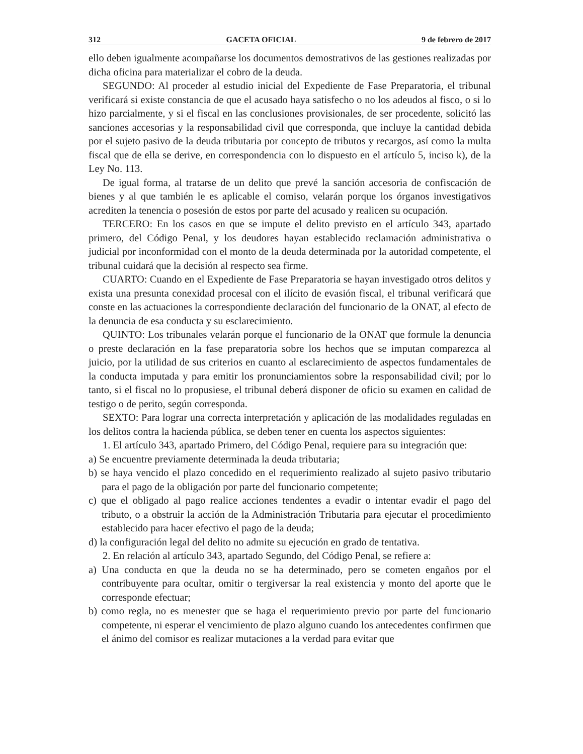312 GACETA OFICIAL 9 de febrero de 2017
ello deben igualmente acompañarse los documentos demostrativos de las gestiones realizadas por dicha oficina para materializar el cobro de la deuda.
SEGUNDO: Al proceder al estudio inicial del Expediente de Fase Preparatoria, el tribunal verificará si existe constancia de que el acusado haya satisfecho o no los adeudos al fisco, o si lo hizo parcialmente, y si el fiscal en las conclusiones provisionales, de ser procedente, solicitó las sanciones accesorias y la responsabilidad civil que corresponda, que incluye la cantidad debida por el sujeto pasivo de la deuda tributaria por concepto de tributos y recargos, así como la multa fiscal que de ella se derive, en correspondencia con lo dispuesto en el artículo 5, inciso k), de la Ley No. 113.
De igual forma, al tratarse de un delito que prevé la sanción accesoria de confiscación de bienes y al que también le es aplicable el comiso, velarán porque los órganos investigativos acrediten la tenencia o posesión de estos por parte del acusado y realicen su ocupación.
TERCERO: En los casos en que se impute el delito previsto en el artículo 343, apartado primero, del Código Penal, y los deudores hayan establecido reclamación administrativa o judicial por inconformidad con el monto de la deuda determinada por la autoridad competente, el tribunal cuidará que la decisión al respecto sea firme.
CUARTO: Cuando en el Expediente de Fase Preparatoria se hayan investigado otros delitos y exista una presunta conexidad procesal con el ilícito de evasión fiscal, el tribunal verificará que conste en las actuaciones la correspondiente declaración del funcionario de la ONAT, al efecto de la denuncia de esa conducta y su esclarecimiento.
QUINTO: Los tribunales velarán porque el funcionario de la ONAT que formule la denuncia o preste declaración en la fase preparatoria sobre los hechos que se imputan comparezca al juicio, por la utilidad de sus criterios en cuanto al esclarecimiento de aspectos fundamentales de la conducta imputada y para emitir los pronunciamientos sobre la responsabilidad civil; por lo tanto, si el fiscal no lo propusiese, el tribunal deberá disponer de oficio su examen en calidad de testigo o de perito, según corresponda.
SEXTO: Para lograr una correcta interpretación y aplicación de las modalidades reguladas en los delitos contra la hacienda pública, se deben tener en cuenta los aspectos siguientes:
1. El artículo 343, apartado Primero, del Código Penal, requiere para su integración que:
a) Se encuentre previamente determinada la deuda tributaria;
b) se haya vencido el plazo concedido en el requerimiento realizado al sujeto pasivo tributario para el pago de la obligación por parte del funcionario competente;
c) que el obligado al pago realice acciones tendentes a evadir o intentar evadir el pago del tributo, o a obstruir la acción de la Administración Tributaria para ejecutar el procedimiento establecido para hacer efectivo el pago de la deuda;
d) la configuración legal del delito no admite su ejecución en grado de tentativa.
2. En relación al artículo 343, apartado Segundo, del Código Penal, se refiere a:
a) Una conducta en que la deuda no se ha determinado, pero se cometen engaños por el contribuyente para ocultar, omitir o tergiversar la real existencia y monto del aporte que le corresponde efectuar;
b) como regla, no es menester que se haga el requerimiento previo por parte del funcionario competente, ni esperar el vencimiento de plazo alguno cuando los antecedentes confirmen que el ánimo del comisor es realizar mutaciones a la verdad para evitar que